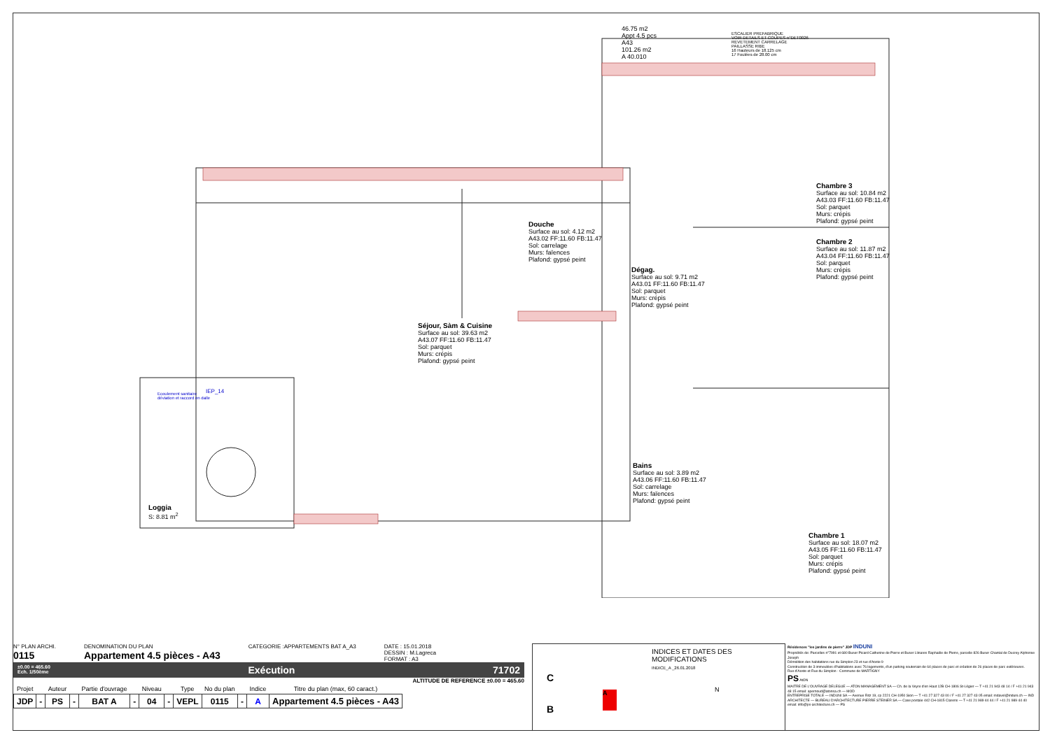Chambre 3
Surface au sol: 10.84 m2
A43.03 FF:11.60 FB:11.47
Sol: parquet
Murs: crépis
Plafond: gypsé peint
Chambre 2
Surface au sol: 11.87 m2
A43.04 FF:11.60 FB:11.47
Sol: parquet
Murs: crépis
Plafond: gypsé peint
Douche
Surface au sol: 4.12 m2
A43.02 FF:11.60 FB:11.47
Sol: carrelage
Murs: faïences
Plafond: gypsé peint
Dégag.
Surface au sol: 9.71 m2
A43.01 FF:11.60 FB:11.47
Sol: parquet
Murs: crépis
Plafond: gypsé peint
Séjour, Sàm & Cuisine
Surface au sol: 39.63 m2
A43.07 FF:11.60 FB:11.47
Sol: parquet
Murs: crépis
Plafond: gypsé peint
Bains
Surface au sol: 3.89 m2
A43.06 FF:11.60 FB:11.47
Sol: carrelage
Murs: faïences
Plafond: gypsé peint
Chambre 1
Surface au sol: 18.07 m2
A43.05 FF:11.60 FB:11.47
Sol: parquet
Murs: crépis
Plafond: gypsé peint
Loggia
S: 8.81 m<sup>2</sup>
46.75 m2
Appt 4.5 pcs
A43
101.26 m2
A 40.010
ESCALIER PREFABRIQUE
VOIR DETAILS ET COUPES n°DET0026
REVETEMENT CARRELAGE
PAILLASSE RIBE
16 Hauteurs de 18.125 cm
17 Foulées de 28.00 cm
Ecoulement sanitaire
déviation et raccord en dalle
IEP_14
N° PLAN ARCHI.
0115
DENOMINATION DU PLAN
Appartement 4.5 pièces - A43
CATEGORIE :APPARTEMENTS BAT A_A3
DATE : 15.01.2018
DESSIN : M.Lagreca
FORMAT : A3
±0.00 = 465.60
Ech. 1/50ème Exécution 71702
ALTITUDE DE REFERENCE ±0.00 = 465.60
| Projet | | Auteur | | Partie d'ouvrage | | Niveau | | Type | No du plan | | Indice | Titre du plan (max, 60 caract.) |
| --- | --- | --- | --- | --- | --- | --- | --- | --- | --- | --- | --- | --- |
| JDP | - | PS | - | BAT A | - | 04 | - | VEPL | 0115 | - | A | Appartement 4.5 pièces - A43 |
C
B
A
INDICES ET DATES DES MODIFICATIONS
INDICE_A _26.01.2018
N
Résidences "les jardins de pierre" JDP INDUNI
Propriétés de: Parcelles n°7991 et 680 Buser Picard Catherine de Pierre et Buser Llinares Raphaële de Pierre, parcelle 826 Buser Chantal de Ducrey Alphonse Joseph
Démolition des habitations rue du Simplon 23 et rue d'Aoste 9
Construction de 3 immeubles d'habitations avec 76 logements, d'un parking souterrain de 64 places de parc et création de 26 places de parc extérieures.
Rue d'Aoste et Rue du Simplon - Commune de MARTIGNY
PS AtON
MAITRE DE L'OUVRAGE DELEGUE — ATON MANAGEMENT SA — Ch. de la Veyre d'en Haut 12B CH-1806 St-Légier — T +41 21 943 48 14 / F +41 21 943 48 15 email: apernoud@atonsa.ch — MOD
ENTREPRISE TOTALE — INDUNI SA — Avenue Ritz 19, cp 2221 CH-1950 Sion — T +41 27 327 43 00 / F +41 27 327 43 05 email: mdavel@induni.ch — IND
ARCHITECTE — BUREAU D'ARCHITECTURE PIERRE STEINER SA — Case postale 442 CH-1815 Clarens — T +41 21 989 44 44 / F +41 21 989 44 40 email: info@ps-architecture.ch — PS